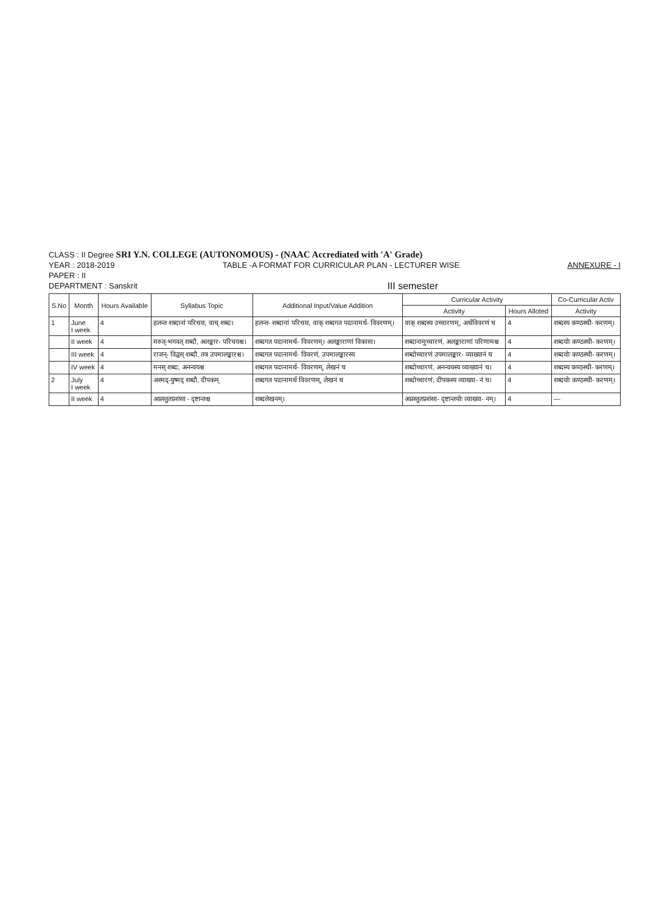CLASS : II Degree SRI Y.N. COLLEGE (AUTONOMOUS) - (NAAC Accrediated with 'A' Grade)
YEAR : 2018-2019 TABLE -A FORMAT FOR CURRICULAR PLAN - LECTURER WISE
ANNEXURE - I
PAPER : II
DEPARTMENT : Sanskrit
III semester
| S.No | Month | Hours Available | Syllabus Topic | Additional Input/Value Addition | Curricular Activity | | Co-Curricular Activ |
| --- | --- | --- | --- | --- | --- | --- | --- |
| | | | | | Activity | Hours Alloted | Activity |
| 1 | June I week | 4 | हलन्त शब्दानां परिचयः, वाच् शब्दः। | हलन्त- शब्दानां परिचयः, वाक् शब्दगत पदानामर्थ- विवरणम्। | वाक् शब्दस्य उच्चारणम्, अर्थविवरणं च | 4 | शब्दस्य कण्ठस्थी- करणम्। |
| | II week | 4 | मरुत्-भगवत् शब्दौ, अलङ्कार- परिचयश्च। | शब्दगत पदानामर्थ- विवरणम्। अलङ्काराणां विकासः। | शब्दानामुच्चारणं, अलङ्काराणां परिणामश्च | 4 | शब्दयोः कण्ठस्थी- करणम्। |
| | III week | 4 | राजन्- विद्वस् शब्दौ, तत्र उपमालङ्कारश्च। | शब्दगत पदानामर्थ- विवरणं, उपमालङ्कारस्य | शब्दोच्चारणं उपमालङ्कार- व्याख्यानं च | 4 | शब्दयोः कण्ठस्थी- करणम्। |
| | IV week | 4 | मनस् शब्दः, अनन्वयश्च | शब्दगत पदानामर्थ- विवरणम्, लेखनं च | शब्दोच्चारणं, अनन्वयस्य व्याख्यानं च। | 4 | शब्दस्य कण्ठस्थी- करणम्। |
| 2 | July I week | 4 | अस्मद्-युष्मद् शब्दौ, दीपकम् | शब्दगत पदानामर्थ विवरणम्, लेखनं च | शब्दोच्चारणं, दीपकस्य व्याख्या- नं च। | 4 | शब्दयोः कण्ठस्थी- करणम्। |
| | II week | 4 | अप्रस्तुतप्रशंसा - दृष्टान्तश्च | शब्दलेखनम्। | अप्रस्तुतप्रशंसा- दृष्टान्तयोः व्याख्या- नम्। | 4 | — |